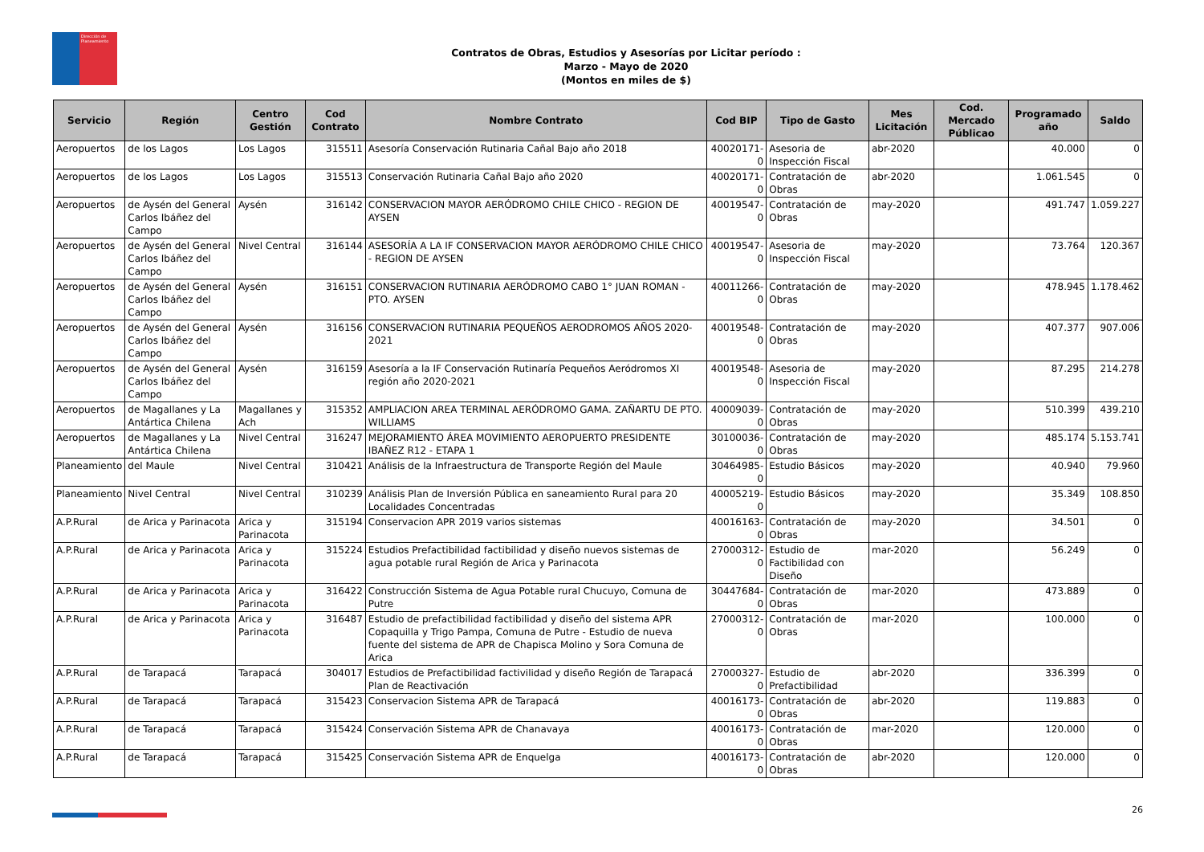Dirección de
Planeamiento
Contratos de Obras, Estudios y Asesorías por Licitar período :
Marzo - Mayo de 2020
(Montos en miles de $)
| Servicio | Región | Centro Gestión | Cod Contrato | Nombre Contrato | Cod BIP | Tipo de Gasto | Mes Licitación | Cod. Mercado Públicao | Programado año | Saldo |
| --- | --- | --- | --- | --- | --- | --- | --- | --- | --- | --- |
| Aeropuertos | de los Lagos | Los Lagos | 315511 | Asesoría Conservación Rutinaria Cañal Bajo año 2018 | 40020171-0 | Asesoria de Inspección Fiscal | abr-2020 | | 40.000 | 0 |
| Aeropuertos | de los Lagos | Los Lagos | 315513 | Conservación Rutinaria Cañal Bajo año 2020 | 40020171-0 | Contratación de Obras | abr-2020 | | 1.061.545 | 0 |
| Aeropuertos | de Aysén del General Carlos Ibáñez del Campo | Aysén | 316142 | CONSERVACION MAYOR AERÓDROMO CHILE CHICO - REGION DE AYSEN | 40019547-0 | Contratación de Obras | may-2020 | | 491.747 | 1.059.227 |
| Aeropuertos | de Aysén del General Carlos Ibáñez del Campo | Nivel Central | 316144 | ASESORÍA A LA IF CONSERVACION MAYOR AERÓDROMO CHILE CHICO - REGION DE AYSEN | 40019547-0 | Asesoria de Inspección Fiscal | may-2020 | | 73.764 | 120.367 |
| Aeropuertos | de Aysén del General Carlos Ibáñez del Campo | Aysén | 316151 | CONSERVACION RUTINARIA AERÓDROMO CABO 1° JUAN ROMAN - PTO. AYSEN | 40011266-0 | Contratación de Obras | may-2020 | | 478.945 | 1.178.462 |
| Aeropuertos | de Aysén del General Carlos Ibáñez del Campo | Aysén | 316156 | CONSERVACION RUTINARIA PEQUEÑOS AERODROMOS AÑOS 2020-2021 | 40019548-0 | Contratación de Obras | may-2020 | | 407.377 | 907.006 |
| Aeropuertos | de Aysén del General Carlos Ibáñez del Campo | Aysén | 316159 | Asesoría a la IF Conservación Rutinaría Pequeños Aeródromos XI región año 2020-2021 | 40019548-0 | Asesoria de Inspección Fiscal | may-2020 | | 87.295 | 214.278 |
| Aeropuertos | de Magallanes y La Antártica Chilena | Magallanes y Ach | 315352 | AMPLIACION AREA TERMINAL AERÓDROMO GAMA. ZAÑARTU DE PTO. WILLIAMS | 40009039-0 | Contratación de Obras | may-2020 | | 510.399 | 439.210 |
| Aeropuertos | de Magallanes y La Antártica Chilena | Nivel Central | 316247 | MEJORAMIENTO ÁREA MOVIMIENTO AEROPUERTO PRESIDENTE IBAÑEZ R12 - ETAPA 1 | 30100036-0 | Contratación de Obras | may-2020 | | 485.174 | 5.153.741 |
| Planeamiento | del Maule | Nivel Central | 310421 | Análisis de la Infraestructura de Transporte Región del Maule | 30464985-0 | Estudio Básicos | may-2020 | | 40.940 | 79.960 |
| Planeamiento | Nivel Central | Nivel Central | 310239 | Análisis Plan de Inversión Pública en saneamiento Rural para 20 Localidades Concentradas | 40005219-0 | Estudio Básicos | may-2020 | | 35.349 | 108.850 |
| A.P.Rural | de Arica y Parinacota | Arica y Parinacota | 315194 | Conservacion APR 2019 varios sistemas | 40016163-0 | Contratación de Obras | may-2020 | | 34.501 | 0 |
| A.P.Rural | de Arica y Parinacota | Arica y Parinacota | 315224 | Estudios Prefactibilidad factibilidad y diseño nuevos sistemas de agua potable rural Región de Arica y Parinacota | 27000312-0 | Estudio de Factibilidad con Diseño | mar-2020 | | 56.249 | 0 |
| A.P.Rural | de Arica y Parinacota | Arica y Parinacota | 316422 | Construcción Sistema de Agua Potable rural Chucuyo, Comuna de Putre | 30447684-0 | Contratación de Obras | mar-2020 | | 473.889 | 0 |
| A.P.Rural | de Arica y Parinacota | Arica y Parinacota | 316487 | Estudio de prefactibilidad factibilidad y diseño del sistema APR Copaquilla y Trigo Pampa, Comuna de Putre - Estudio de nueva fuente del sistema de APR de Chapisca Molino y Sora Comuna de Arica | 27000312-0 | Contratación de Obras | mar-2020 | | 100.000 | 0 |
| A.P.Rural | de Tarapacá | Tarapacá | 304017 | Estudios de Prefactibilidad factivilidad y diseño Región de Tarapacá Plan de Reactivación | 27000327-0 | Estudio de Prefactibilidad | abr-2020 | | 336.399 | 0 |
| A.P.Rural | de Tarapacá | Tarapacá | 315423 | Conservacion Sistema APR de Tarapacá | 40016173-0 | Contratación de Obras | abr-2020 | | 119.883 | 0 |
| A.P.Rural | de Tarapacá | Tarapacá | 315424 | Conservación Sistema APR de Chanavaya | 40016173-0 | Contratación de Obras | mar-2020 | | 120.000 | 0 |
| A.P.Rural | de Tarapacá | Tarapacá | 315425 | Conservación Sistema APR de Enquelga | 40016173-0 | Contratación de Obras | abr-2020 | | 120.000 | 0 |
26